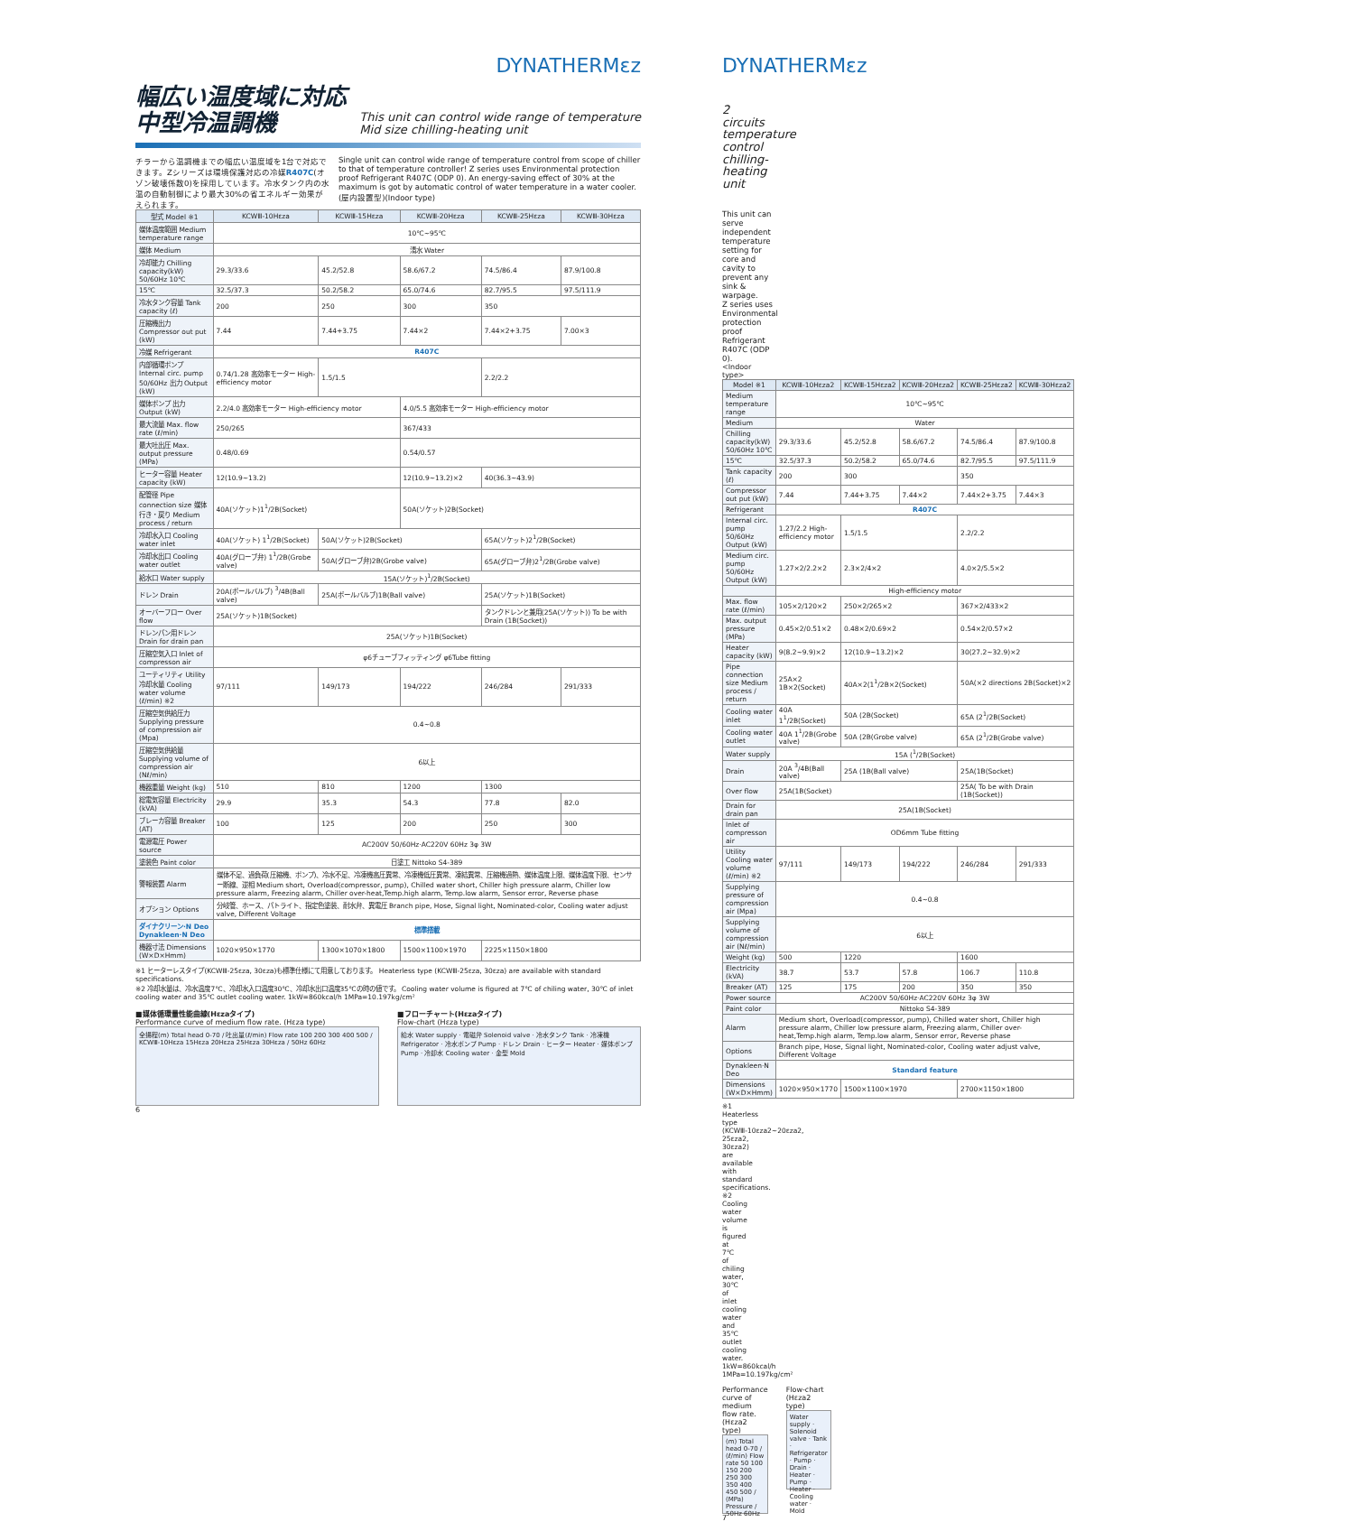DYNATHERMεz
幅広い温度域に対応
中型冷温調機
This unit can control wide range of temperature
Mid size chilling-heating unit
チラーから温調機までの幅広い温度域を1台で対応できます。Zシリーズは環境保護対応の冷媒R407C(オゾン破壊係数0)を採用しています。冷水タンク内の水温の自動制御により最大30%の省エネルギー効果がえられます。
Single unit can control wide range of temperature control from scope of chiller to that of temperature controller! Z series uses Environmental protection proof Refrigerant R407C (ODP 0). An energy-saving effect of 30% at the maximum is got by automatic control of water temperature in a water cooler. (屋内設置型)(Indoor type)
| 型式 Model ※1 | KCWⅢ-10Hεza | KCWⅢ-15Hεza | KCWⅢ-20Hεza | KCWⅢ-25Hεza | KCWⅢ-30Hεza |
| --- | --- | --- | --- | --- | --- |
| 媒体温度範囲 Medium temperature range | 10℃~95℃ | | | | |
| 媒体 Medium | 清水 Water | | | | |
| 冷却能力 Chilling capacity(kW) 50/60Hz 10℃ | 29.3/33.6 | 45.2/52.8 | 58.6/67.2 | 74.5/86.4 | 87.9/100.8 |
| 15℃ | 32.5/37.3 | 50.2/58.2 | 65.0/74.6 | 82.7/95.5 | 97.5/111.9 |
| 冷水タンク容量 Tank capacity (ℓ) | 200 | 250 | 300 | 350 | |
| 圧縮機出力 Compressor out put (kW) | 7.44 | 7.44+3.75 | 7.44×2 | 7.44×2+3.75 | 7.00×3 |
| 冷媒 Refrigerant | R407C | | | | |
| 内部循環ポンプ Internal circ. pump 50/60Hz 出力 Output (kW) | 0.74/1.28 高効率モーター High-efficiency motor | 1.5/1.5 | | 2.2/2.2 | |
| 媒体ポンプ 出力 Output (kW) | 2.2/4.0 高効率モーター High-efficiency motor | | 4.0/5.5 高効率モーター High-efficiency motor | | |
| 最大流量 Max. flow rate (ℓ/min) | 250/265 | | 367/433 | | |
| 最大吐出圧 Max. output pressure (MPa) | 0.48/0.69 | | 0.54/0.57 | | |
| ヒーター容量 Heater capacity (kW) | 12(10.9~13.2) | | 12(10.9~13.2)×2 | 40(36.3~43.9) | |
| 配管径 Pipe connection size 媒体行き・戻り Medium process / return | 40A(ソケット)1<sup>1</sup>/2B(Socket) | | 50A(ソケット)2B(Socket) | | |
| 冷却水入口 Cooling water inlet | 40A(ソケット) 1<sup>1</sup>/2B(Socket) | 50A(ソケット)2B(Socket) | | 65A(ソケット)2<sup>1</sup>/2B(Socket) | |
| 冷却水出口 Cooling water outlet | 40A(グローブ弁) 1<sup>1</sup>/2B(Grobe valve) | 50A(グローブ弁)2B(Grobe valve) | | 65A(グローブ弁)2<sup>1</sup>/2B(Grobe valve) | |
| 給水口 Water supply | 15A(ソケット)<sup>1</sup>/2B(Socket) | | | | |
| ドレン Drain | 20A(ボールバルブ) <sup>3</sup>/4B(Ball valve) | 25A(ボールバルブ)1B(Ball valve) | | 25A(ソケット)1B(Socket) | |
| オーバーフロー Over flow | 25A(ソケット)1B(Socket) | | | タンクドレンと兼用(25A(ソケット)) To be with Drain (1B(Socket)) | |
| ドレンパン用ドレン Drain for drain pan | 25A(ソケット)1B(Socket) | | | | |
| 圧縮空気入口 Inlet of compresson air | φ6チューブフィッティング φ6Tube fitting | | | | |
| ユーティリティ Utility 冷却水量 Cooling water volume (ℓ/min) ※2 | 97/111 | 149/173 | 194/222 | 246/284 | 291/333 |
| 圧縮空気供給圧力 Supplying pressure of compression air (Mpa) | 0.4~0.8 | | | | |
| 圧縮空気供給量 Supplying volume of compression air (Nℓ/min) | 6以上 | | | | |
| 機器重量 Weight (kg) | 510 | 810 | 1200 | 1300 | |
| 総電気容量 Electricity (kVA) | 29.9 | 35.3 | 54.3 | 77.8 | 82.0 |
| ブレーカ容量 Breaker (AT) | 100 | 125 | 200 | 250 | 300 |
| 電源電圧 Power source | AC200V 50/60Hz·AC220V 60Hz 3φ 3W | | | | |
| 塗装色 Paint color | 日塗工 Nittoko S4-389 | | | | |
| 警報装置 Alarm | 媒体不足、過負荷(圧縮機、ポンプ)、冷水不足、冷凍機高圧異常、冷凍機低圧異常、凍結異常、圧縮機過熱、媒体温度上限、媒体温度下限、センサー断線、逆相 Medium short, Overload(compressor, pump), Chilled water short, Chiller high pressure alarm, Chiller low pressure alarm, Freezing alarm, Chiller over-heat,Temp.high alarm, Temp.low alarm, Sensor error, Reverse phase | | | | |
| オプション Options | 分岐管、ホース、パトライト、指定色塗装、耐水弁、異電圧 Branch pipe, Hose, Signal light, Nominated-color, Cooling water adjust valve, Different Voltage | | | | |
| ダイナクリーン·N Deo Dynakleen·N Deo | 標準搭載 | | | | |
| 機器寸法 Dimensions (W×D×Hmm) | 1020×950×1770 | 1300×1070×1800 | 1500×1100×1970 | 2225×1150×1800 | |
※1 ヒーターレスタイプ(KCWⅢ-25εza, 30εza)も標準仕様にて用意しております。 Heaterless type (KCWⅢ-25εza, 30εza) are available with standard specifications.
※2 冷却水量は、冷水温度7℃、冷却水入口温度30℃、冷却水出口温度35℃の時の値です。 Cooling water volume is figured at 7℃ of chiling water, 30℃ of inlet cooling water and 35℃ outlet cooling water. 1kW=860kcal/h 1MPa=10.197kg/cm²
■媒体循環量性能曲線(Hεzaタイプ)
Performance curve of medium flow rate. (Hεza type)
全揚程(m) Total head 0-70 / 吐出量(ℓ/min) Flow rate 100 200 300 400 500 / KCWⅢ-10Hεza 15Hεza 20Hεza 25Hεza 30Hεza / 50Hz 60Hz
■フローチャート(Hεzaタイプ)
Flow-chart (Hεza type)
給水 Water supply · 電磁弁 Solenoid valve · 冷水タンク Tank · 冷凍機 Refrigerator · 冷水ポンプ Pump · ドレン Drain · ヒーター Heater · 媒体ポンプ Pump · 冷却水 Cooling water · 金型 Mold
6
DYNATHERMεz
2 circuits temperature control
chilling-heating unit
This unit can serve independent temperature setting for core and cavity to prevent any sink & warpage.
Z series uses Environmental protection proof Refrigerant R407C (ODP 0).
<Indoor type>
| Model ※1 | KCWⅢ-10Hεza2 | KCWⅢ-15Hεza2 | KCWⅢ-20Hεza2 | KCWⅢ-25Hεza2 | KCWⅢ-30Hεza2 |
| --- | --- | --- | --- | --- | --- |
| Medium temperature range | 10℃~95℃ | | | | |
| Medium | Water | | | | |
| Chilling capacity(kW) 50/60Hz 10℃ | 29.3/33.6 | 45.2/52.8 | 58.6/67.2 | 74.5/86.4 | 87.9/100.8 |
| 15℃ | 32.5/37.3 | 50.2/58.2 | 65.0/74.6 | 82.7/95.5 | 97.5/111.9 |
| Tank capacity (ℓ) | 200 | 300 | | 350 | |
| Compressor out put (kW) | 7.44 | 7.44+3.75 | 7.44×2 | 7.44×2+3.75 | 7.44×3 |
| Refrigerant | R407C | | | | |
| Internal circ. pump 50/60Hz Output (kW) | 1.27/2.2 High-efficiency motor | 1.5/1.5 | | 2.2/2.2 | |
| Medium circ. pump 50/60Hz Output (kW) | 1.27×2/2.2×2 | 2.3×2/4×2 | | 4.0×2/5.5×2 | |
| | High-efficiency motor | | | | |
| Max. flow rate (ℓ/min) | 105×2/120×2 | 250×2/265×2 | | 367×2/433×2 | |
| Max. output pressure (MPa) | 0.45×2/0.51×2 | 0.48×2/0.69×2 | | 0.54×2/0.57×2 | |
| Heater capacity (kW) | 9(8.2~9.9)×2 | 12(10.9~13.2)×2 | | 30(27.2~32.9)×2 | |
| Pipe connection size Medium process / return | 25A×2 1B×2(Socket) | 40A×2(1<sup>1</sup>/2B×2(Socket) | | 50A(×2 directions 2B(Socket)×2 | |
| Cooling water inlet | 40A 1<sup>1</sup>/2B(Socket) | 50A (2B(Socket) | | 65A (2<sup>1</sup>/2B(Socket) | |
| Cooling water outlet | 40A 1<sup>1</sup>/2B(Grobe valve) | 50A (2B(Grobe valve) | | 65A (2<sup>1</sup>/2B(Grobe valve) | |
| Water supply | 15A (<sup>1</sup>/2B(Socket) | | | | |
| Drain | 20A <sup>3</sup>/4B(Ball valve) | 25A (1B(Ball valve) | | 25A(1B(Socket) | |
| Over flow | 25A(1B(Socket) | | | 25A( To be with Drain (1B(Socket)) | |
| Drain for drain pan | 25A(1B(Socket) | | | | |
| Inlet of compresson air | OD6mm Tube fitting | | | | |
| Utility Cooling water volume (ℓ/min) ※2 | 97/111 | 149/173 | 194/222 | 246/284 | 291/333 |
| Supplying pressure of compression air (Mpa) | 0.4~0.8 | | | | |
| Supplying volume of compression air (Nℓ/min) | 6以上 | | | | |
| Weight (kg) | 500 | 1220 | | 1600 | |
| Electricity (kVA) | 38.7 | 53.7 | 57.8 | 106.7 | 110.8 |
| Breaker (AT) | 125 | 175 | 200 | 350 | 350 |
| Power source | AC200V 50/60Hz·AC220V 60Hz 3φ 3W | | | | |
| Paint color | Nittoko S4-389 | | | | |
| Alarm | Medium short, Overload(compressor, pump), Chilled water short, Chiller high pressure alarm, Chiller low pressure alarm, Freezing alarm, Chiller over-heat,Temp.high alarm, Temp.low alarm, Sensor error, Reverse phase | | | | |
| Options | Branch pipe, Hose, Signal light, Nominated-color, Cooling water adjust valve, Different Voltage | | | | |
| Dynakleen·N Deo | Standard feature | | | | |
| Dimensions (W×D×Hmm) | 1020×950×1770 | 1500×1100×1970 | | 2700×1150×1800 | |
※1 Heaterless type (KCWⅢ-10εza2~20εza2, 25εza2, 30εza2) are available with standard specifications.
※2 Cooling water volume is figured at 7℃ of chiling water, 30℃ of inlet cooling water and 35℃ outlet cooling water. 1kW=860kcal/h 1MPa=10.197kg/cm²
Performance curve of medium flow rate. (Hεza2 type)
(m) Total head 0-70 / (ℓ/min) Flow rate 50 100 150 200 250 300 350 400 450 500 / (MPa) Pressure / 50Hz 60Hz
Flow-chart (Hεza2 type)
Water supply · Solenoid valve · Tank · Refrigerator · Pump · Drain · Heater · Pump · Heater · Cooling water · Mold
7